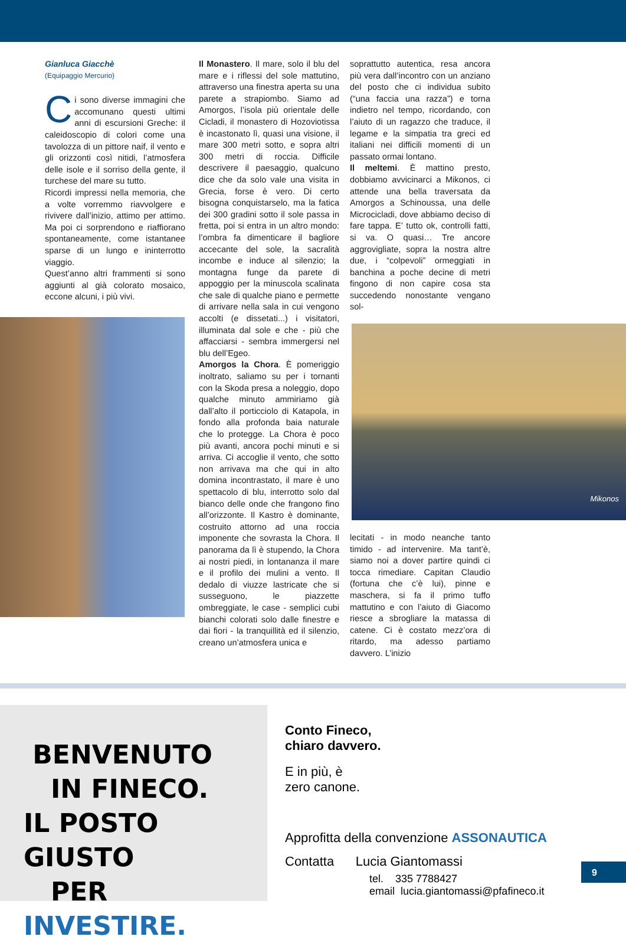Gianluca Giacchè
(Equipaggio Mercurio)
Ci sono diverse immagini che accomunano questi ultimi anni di escursioni Greche: il caleidoscopio di colori come una tavolozza di un pittore naif, il vento e gli orizzonti così nitidi, l’atmosfera delle isole e il sorriso della gente, il turchese del mare su tutto.
Ricordi impressi nella memoria, che a volte vorremmo riavvolgere e rivivere dall’inizio, attimo per attimo. Ma poi ci sorprendono e riaffiorano spontaneamente, come istantanee sparse di un lungo e ininterrotto viaggio.
Quest’anno altri frammenti si sono aggiunti al già colorato mosaico, eccone alcuni, i più vivi.
Il Monastero. Il mare, solo il blu del mare e i riflessi del sole mattutino, attraverso una finestra aperta su una parete a strapiombo. Siamo ad Amorgos, l’isola più orientale delle Cicladi, il monastero di Hozoviotissa è incastonato lì, quasi una visione, il mare 300 metri sotto, e sopra altri 300 metri di roccia. Difficile descrivere il paesaggio, qualcuno dice che da solo vale una visita in Grecia, forse è vero. Di certo bisogna conquistarselo, ma la fatica dei 300 gradini sotto il sole passa in fretta, poi si entra in un altro mondo: l’ombra fa dimenticare il bagliore accecante del sole, la sacralità incombe e induce al silenzio; la montagna funge da parete di appoggio per la minuscola scalinata che sale di qualche piano e permette di arrivare nella sala in cui vengono accolti (e dissetati...) i visitatori, illuminata dal sole e che - più che affacciarsi - sembra immergersi nel blu dell’Egeo.
Amorgos la Chora. È pomeriggio inoltrato, saliamo su per i tornanti con la Skoda presa a noleggio, dopo qualche minuto ammiriamo già dall’alto il porticciolo di Katapola, in fondo alla profonda baia naturale che lo protegge. La Chora è poco più avanti, ancora pochi minuti e si arriva. Ci accoglie il vento, che sotto non arrivava ma che qui in alto domina incontrastato, il mare è uno spettacolo di blu, interrotto solo dal bianco delle onde che frangono fino all’orizzonte. Il Kastro è dominante, costruito attorno ad una roccia imponente che sovrasta la Chora. Il panorama da lì è stupendo, la Chora ai nostri piedi, in lontananza il mare e il profilo dei mulini a vento. Il dedalo di viuzze lastricate che si susseguono, le piazzette ombreggiate, le case - semplici cubi bianchi colorati solo dalle finestre e dai fiori - la tranquillità ed il silenzio, creano un’atmosfera unica e
soprattutto autentica, resa ancora più vera dall’incontro con un anziano del posto che ci individua subito (“una faccia una razza”) e torna indietro nel tempo, ricordando, con l’aiuto di un ragazzo che traduce, il legame e la simpatia tra greci ed italiani nei difficili momenti di un passato ormai lontano.
Il meltemi. È mattino presto, dobbiamo avvicinarci a Mikonos, ci attende una bella traversata da Amorgos a Schinoussa, una delle Microcicladi, dove abbiamo deciso di fare tappa. E’ tutto ok, controlli fatti, si va. O quasi… Tre ancore aggrovigliate, sopra la nostra altre due, i “colpevoli” ormeggiati in banchina a poche decine di metri fingono di non capire cosa sta succedendo nonostante vengano sol-
Mikonos
lecitati - in modo neanche tanto timido - ad intervenire. Ma tant’è, siamo noi a dover partire quindi ci tocca rimediare. Capitan Claudio (fortuna che c’è lui), pinne e maschera, si fa il primo tuffo mattutino e con l’aiuto di Giacomo riesce a sbrogliare la matassa di catene. Ci è costato mezz’ora di ritardo, ma adesso partiamo davvero. L’inizio
BENVENUTO
IN FINECO.
IL POSTO GIUSTO
PER INVESTIRE.
Conto Fineco,
chiaro davvero.
E in più, è
zero canone.
Approfitta della convenzione ASSONAUTICA
Contatta Lucia Giantomassi
tel. 335 7788427
email lucia.giantomassi@pfafineco.it
9